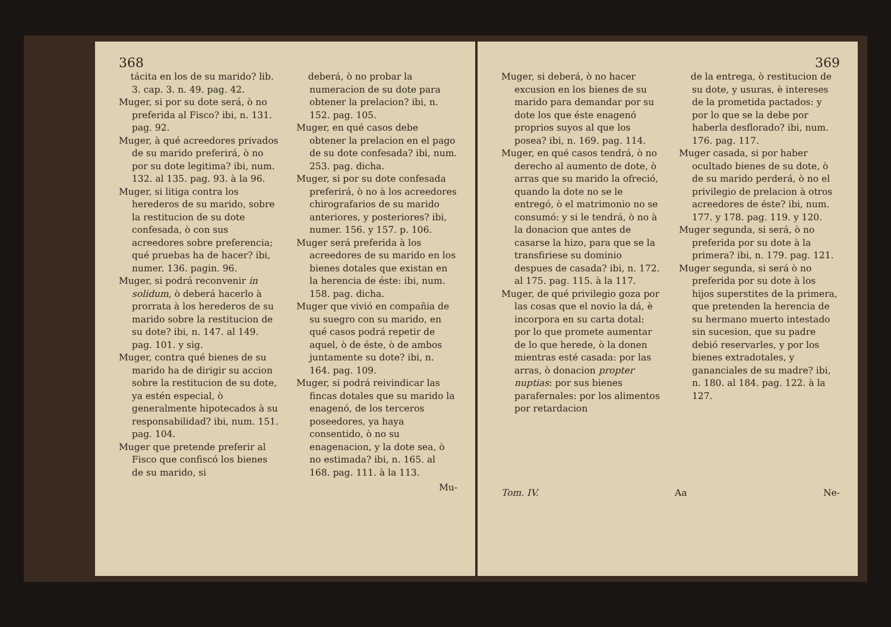368
tácita en los de su marido? lib. 3. cap. 3. n. 49. pag. 42.
Muger, si por su dote será, ò no preferida al Fisco? ibi, n. 131. pag. 92.
Muger, à qué acreedores privados de su marido preferirá, ò no por su dote legitima? ibi, num. 132. al 135. pag. 93. à la 96.
Muger, si litiga contra los herederos de su marido, sobre la restitucion de su dote confesada, ò con sus acreedores sobre preferencia; qué pruebas ha de hacer? ibi, numer. 136. pagin. 96.
Muger, si podrá reconvenir in solidum, ò deberá hacerlo à prorrata à los herederos de su marido sobre la restitucion de su dote? ibi, n. 147. al 149. pag. 101. y sig.
Muger, contra qué bienes de su marido ha de dirigir su accion sobre la restitucion de su dote, ya estén especial, ò generalmente hipotecados à su responsabilidad? ibi, num. 151. pag. 104.
Muger que pretende preferir al Fisco que confiscó los bienes de su marido, si
deberá, ò no probar la numeracion de su dote para obtener la prelacion? ibi, n. 152. pag. 105.
Muger, en qué casos debe obtener la prelacion en el pago de su dote confesada? ibi, num. 253. pag. dicha.
Muger, si por su dote confesada preferirá, ò no à los acreedores chirografarios de su marido anteriores, y posteriores? ibi, numer. 156. y 157. p. 106.
Muger será preferida à los acreedores de su marido en los bienes dotales que existan en la herencia de éste: ibi, num. 158. pag. dicha.
Muger que vivió en compañia de su suegro con su marido, en qué casos podrá repetir de aquel, ò de éste, ò de ambos juntamente su dote? ibi, n. 164. pag. 109.
Muger, si podrá reivindicar las fincas dotales que su marido la enagenó, de los terceros poseedores, ya haya consentido, ò no su enagenacion, y la dote sea, ò no estimada? ibi, n. 165. al 168. pag. 111. à la 113.
Mu-
369
Muger, si deberá, ò no hacer excusion en los bienes de su marido para demandar por su dote los que éste enagenó proprios suyos al que los posea? ibi, n. 169. pag. 114.
Muger, en qué casos tendrá, ò no derecho al aumento de dote, ò arras que su marido la ofreció, quando la dote no se le entregó, ò el matrimonio no se consumó: y si le tendrá, ò no à la donacion que antes de casarse la hizo, para que se la transfiriese su dominio despues de casada? ibi, n. 172. al 175. pag. 115. à la 117.
Muger, de qué privilegio goza por las cosas que el novio la dá, è incorpora en su carta dotal: por lo que promete aumentar de lo que herede, ò la donen mientras esté casada: por las arras, ò donacion propter nuptias: por sus bienes parafernales: por los alimentos por retardacion
de la entrega, ò restitucion de su dote, y usuras, è intereses de la prometida pactados: y por lo que se la debe por haberla desflorado? ibi, num. 176. pag. 117.
Muger casada, si por haber ocultado bienes de su dote, ò de su marido perderá, ò no el privilegio de prelacion à otros acreedores de éste? ibi, num. 177. y 178. pag. 119. y 120.
Muger segunda, si será, ò no preferida por su dote à la primera? ibi, n. 179. pag. 121.
Muger segunda, si será ò no preferida por su dote à los hijos superstites de la primera, que pretenden la herencia de su hermano muerto intestado sin sucesion, que su padre debió reservarles, y por los bienes extradotales, y gananciales de su madre? ibi, n. 180. al 184. pag. 122. à la 127.
Tom. IV. Aa Ne-